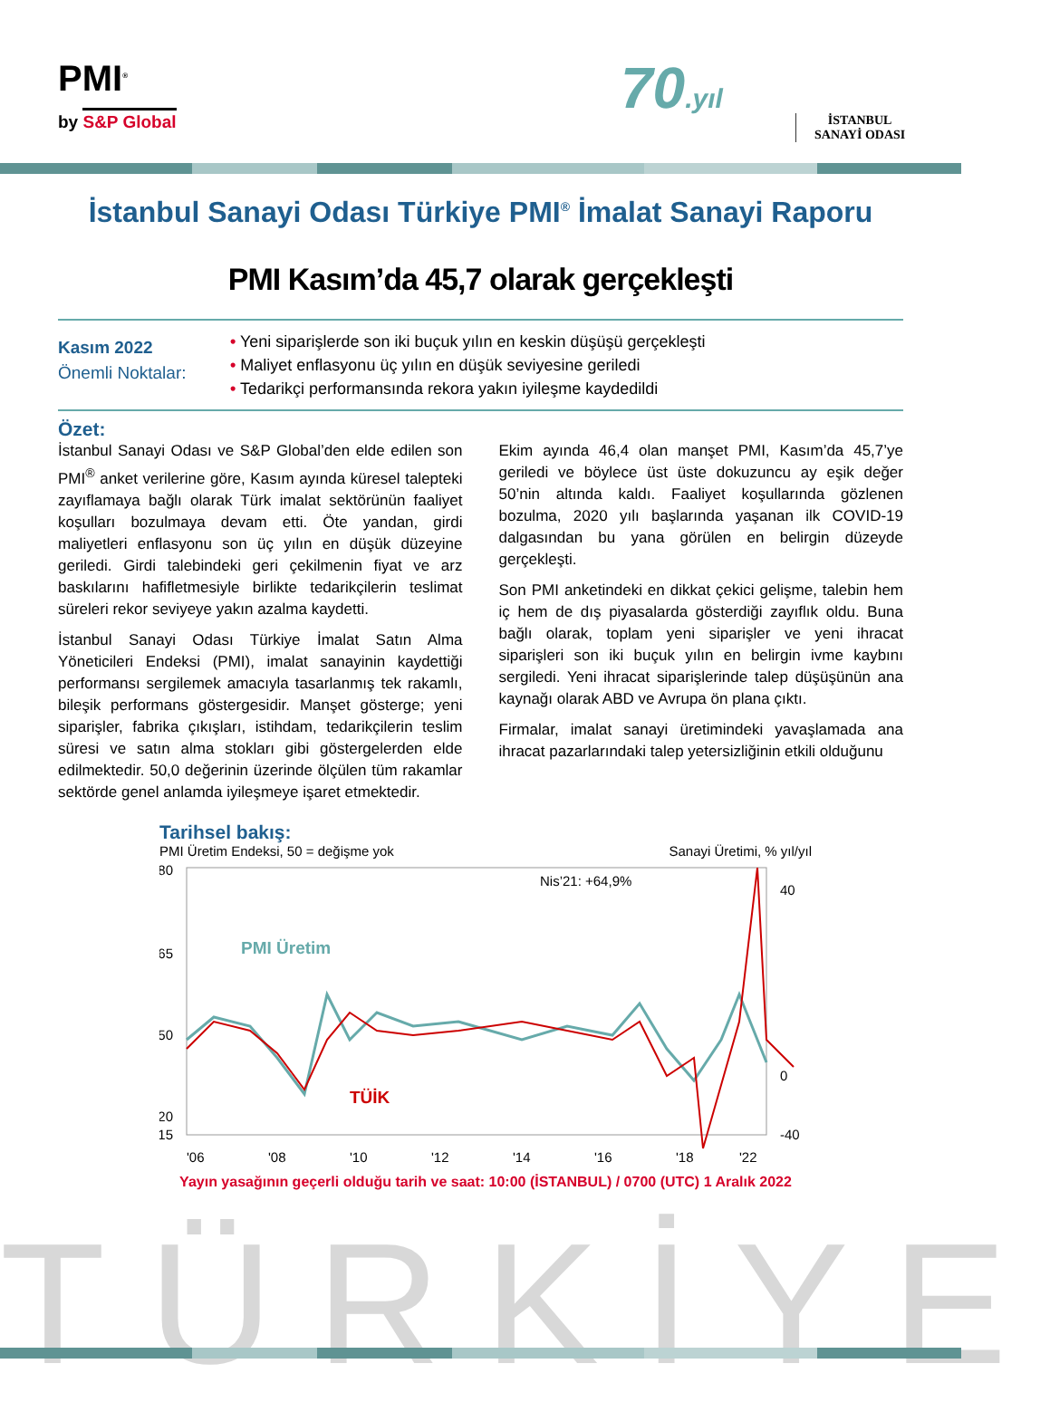PMI<sup>®</sup>
by S&P Global 70.yıl
İSTANBUL
SANAYİ ODASI
İstanbul Sanayi Odası Türkiye PMI<sup>®</sup> İmalat Sanayi Raporu
PMI Kasım’da 45,7 olarak gerçekleşti
Kasım 2022
Önemli Noktalar:
• Yeni siparişlerde son iki buçuk yılın en keskin düşüşü gerçekleşti
• Maliyet enflasyonu üç yılın en düşük seviyesine geriledi
• Tedarikçi performansında rekora yakın iyileşme kaydedildi
Özet:
İstanbul Sanayi Odası ve S&P Global’den elde edilen son PMI<sup>®</sup> anket verilerine göre, Kasım ayında küresel talepteki zayıflamaya bağlı olarak Türk imalat sektörünün faaliyet koşulları bozulmaya devam etti. Öte yandan, girdi maliyetleri enflasyonu son üç yılın en düşük düzeyine geriledi. Girdi talebindeki geri çekilmenin fiyat ve arz baskılarını hafifletmesiyle birlikte tedarikçilerin teslimat süreleri rekor seviyeye yakın azalma kaydetti.
İstanbul Sanayi Odası Türkiye İmalat Satın Alma Yöneticileri Endeksi (PMI), imalat sanayinin kaydettiği performansı sergilemek amacıyla tasarlanmış tek rakamlı, bileşik performans göstergesidir. Manşet gösterge; yeni siparişler, fabrika çıkışları, istihdam, tedarikçilerin teslim süresi ve satın alma stokları gibi göstergelerden elde edilmektedir. 50,0 değerinin üzerinde ölçülen tüm rakamlar sektörde genel anlamda iyileşmeye işaret etmektedir.
Ekim ayında 46,4 olan manşet PMI, Kasım’da 45,7’ye geriledi ve böylece üst üste dokuzuncu ay eşik değer 50’nin altında kaldı. Faaliyet koşullarında gözlenen bozulma, 2020 yılı başlarında yaşanan ilk COVID-19 dalgasından bu yana görülen en belirgin düzeyde gerçekleşti.
Son PMI anketindeki en dikkat çekici gelişme, talebin hem iç hem de dış piyasalarda gösterdiği zayıflık oldu. Buna bağlı olarak, toplam yeni siparişler ve yeni ihracat siparişleri son iki buçuk yılın en belirgin ivme kaybını sergiledi. Yeni ihracat siparişlerinde talep düşüşünün ana kaynağı olarak ABD ve Avrupa ön plana çıktı.
Firmalar, imalat sanayi üretimindeki yavaşlamada ana ihracat pazarlarındaki talep yetersizliğinin etkili olduğunu
Tarihsel bakış:
PMI Üretim Endeksi, 50 = değişme yok Sanayi Üretimi, % yıl/yıl
80
65
50
20
15
40
0
-40
Nis’21: +64,9%
PMI Üretim
TÜİK
'06
'08
'10
'12
'14
'16
'18
'22
Yayın yasağının geçerli olduğu tarih ve saat: 10:00 (İSTANBUL) / 0700 (UTC) 1 Aralık 2022
TÜRKİYE